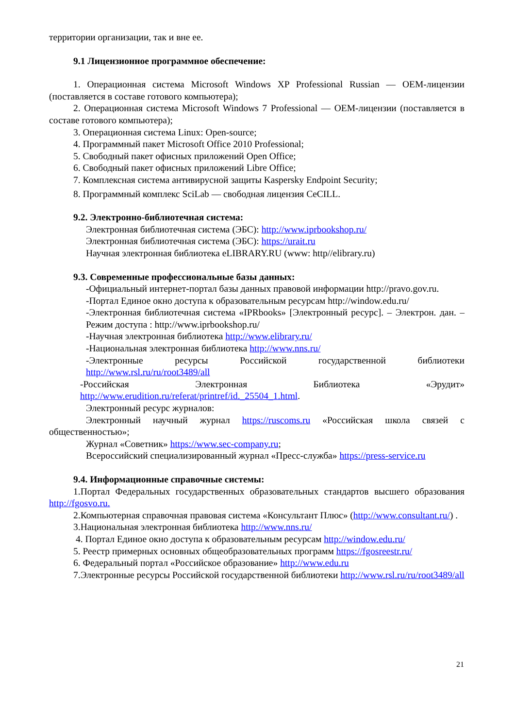территории организации, так и вне ее.
9.1 Лицензионное программное обеспечение:
1. Операционная система Microsoft Windows XP Professional Russian — OEM-лицензии (поставляется в составе готового компьютера);
2. Операционная система Microsoft Windows 7 Professional — OEM-лицензии (поставляется в составе готового компьютера);
3. Операционная система Linux: Open-source;
4. Программный пакет Microsoft Office 2010 Professional;
5. Свободный пакет офисных приложений Open Office;
6. Свободный пакет офисных приложений Libre Office;
7. Комплексная система антивирусной защиты Kaspersky Endpoint Security;
8. Программный комплекс SciLab — свободная лицензия CeCILL.
9.2. Электронно-библиотечная система:
Электронная библиотечная система (ЭБС): http://www.iprbookshop.ru/
Электронная библиотечная система (ЭБС): https://urait.ru
Научная электронная библиотека eLIBRARY.RU (www: http//elibrary.ru)
9.3. Современные профессиональные базы данных:
-Официальный интернет-портал базы данных правовой информации http://pravo.gov.ru.
-Портал Единое окно доступа к образовательным ресурсам http://window.edu.ru/
-Электронная библиотечная система «IPRbooks» [Электронный ресурс]. – Электрон. дан. – Режим доступа : http://www.iprbookshop.ru/
-Научная электронная библиотека http://www.elibrary.ru/
-Национальная электронная библиотека http://www.nns.ru/
-Электронные ресурсы Российской государственной библиотеки http://www.rsl.ru/ru/root3489/all
-Российская Электронная Библиотека «Эрудит» http://www.erudition.ru/referat/printref/id._25504_1.html.
Электронный ресурс журналов:
Электронный научный журнал https://ruscoms.ru «Российская школа связей с общественностью»;
Журнал «Советник» https://www.sec-company.ru;
Всероссийский специализированный журнал «Пресс-служба» https://press-service.ru
9.4. Информационные справочные системы:
1.Портал Федеральных государственных образовательных стандартов высшего образования http://fgosvo.ru.
2.Компьютерная справочная правовая система «Консультант Плюс» (http://www.consultant.ru/) .
3.Национальная электронная библиотека http://www.nns.ru/
4. Портал Единое окно доступа к образовательным ресурсам http://window.edu.ru/
5. Реестр примерных основных общеобразовательных программ https://fgosreestr.ru/
6. Федеральный портал «Российское образование» http://www.edu.ru
7.Электронные ресурсы Российской государственной библиотеки http://www.rsl.ru/ru/root3489/all
21